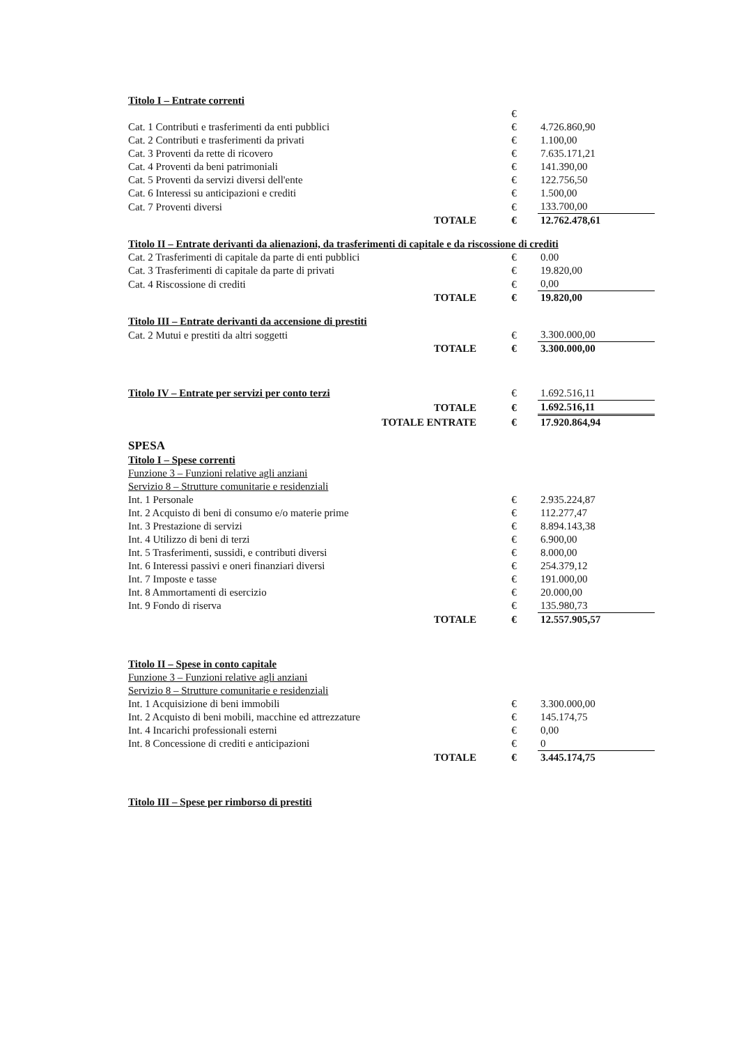| Titolo I – Entrate correnti | | |
| | € | |
| Cat. 1 Contributi e trasferimenti da enti pubblici | € | 4.726.860,90 |
| Cat. 2 Contributi e trasferimenti da privati | € | 1.100,00 |
| Cat. 3 Proventi da rette di ricovero | € | 7.635.171,21 |
| Cat. 4 Proventi da beni patrimoniali | € | 141.390,00 |
| Cat. 5 Proventi da servizi diversi dell'ente | € | 122.756,50 |
| Cat. 6 Interessi su anticipazioni e crediti | € | 1.500,00 |
| Cat. 7 Proventi diversi | € | 133.700,00 |
| TOTALE | € | 12.762.478,61 |
| Titolo II – Entrate derivanti da alienazioni, da trasferimenti di capitale e da riscossione di crediti | | |
| Cat. 2 Trasferimenti di capitale da parte di enti pubblici | € | 0.00 |
| Cat. 3 Trasferimenti di capitale da parte di privati | € | 19.820,00 |
| Cat. 4 Riscossione di crediti | € | 0,00 |
| TOTALE | € | 19.820,00 |
| Titolo III – Entrate derivanti da accensione di prestiti | | |
| Cat. 2 Mutui e prestiti da altri soggetti | € | 3.300.000,00 |
| TOTALE | € | 3.300.000,00 |
| Titolo IV – Entrate per servizi per conto terzi | € | 1.692.516,11 |
| TOTALE | € | 1.692.516,11 |
| TOTALE ENTRATE | € | 17.920.864,94 |
| SPESA | | |
| Titolo I – Spese correnti | | |
| Funzione 3 – Funzioni relative agli anziani | | |
| Servizio 8 – Strutture comunitarie e residenziali | | |
| Int. 1 Personale | € | 2.935.224,87 |
| Int. 2 Acquisto di beni di consumo e/o materie prime | € | 112.277,47 |
| Int. 3 Prestazione di servizi | € | 8.894.143,38 |
| Int. 4 Utilizzo di beni di terzi | € | 6.900,00 |
| Int. 5 Trasferimenti, sussidi, e contributi diversi | € | 8.000,00 |
| Int. 6 Interessi passivi e oneri finanziari diversi | € | 254.379,12 |
| Int. 7 Imposte e tasse | € | 191.000,00 |
| Int. 8 Ammortamenti di esercizio | € | 20.000,00 |
| Int. 9 Fondo di riserva | € | 135.980,73 |
| TOTALE | € | 12.557.905,57 |
| Titolo II – Spese in conto capitale | | |
| Funzione 3 – Funzioni relative agli anziani | | |
| Servizio 8 – Strutture comunitarie e residenziali | | |
| Int. 1 Acquisizione di beni immobili | € | 3.300.000,00 |
| Int. 2 Acquisto di beni mobili, macchine ed attrezzature | € | 145.174,75 |
| Int. 4 Incarichi professionali esterni | € | 0,00 |
| Int. 8 Concessione di crediti e anticipazioni | € | 0 |
| TOTALE | € | 3.445.174,75 |
| Titolo III – Spese per rimborso di prestiti | | |